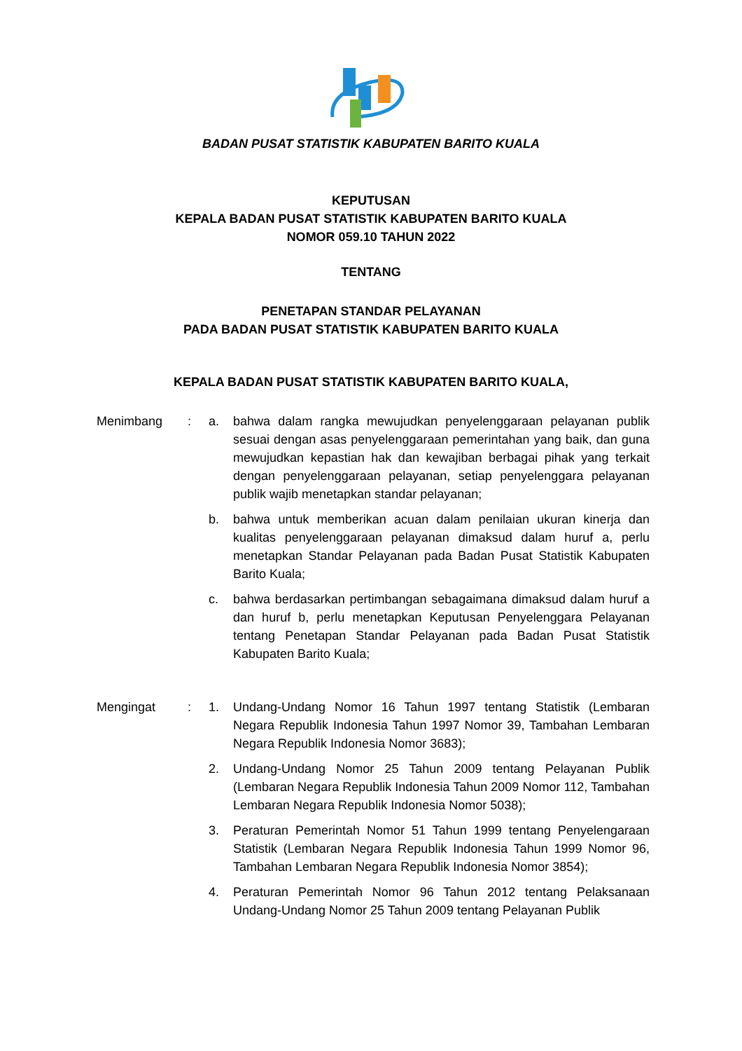BADAN PUSAT STATISTIK KABUPATEN BARITO KUALA
KEPUTUSAN
KEPALA BADAN PUSAT STATISTIK KABUPATEN BARITO KUALA
NOMOR 059.10 TAHUN 2022
TENTANG
PENETAPAN STANDAR PELAYANAN
PADA BADAN PUSAT STATISTIK KABUPATEN BARITO KUALA
KEPALA BADAN PUSAT STATISTIK KABUPATEN BARITO KUALA,
| Menimbang | : | a. | bahwa dalam rangka mewujudkan penyelenggaraan pelayanan publik sesuai dengan asas penyelenggaraan pemerintahan yang baik, dan guna mewujudkan kepastian hak dan kewajiban berbagai pihak yang terkait dengan penyelenggaraan pelayanan, setiap penyelenggara pelayanan publik wajib menetapkan standar pelayanan; |
| | | b. | bahwa untuk memberikan acuan dalam penilaian ukuran kinerja dan kualitas penyelenggaraan pelayanan dimaksud dalam huruf a, perlu menetapkan Standar Pelayanan pada Badan Pusat Statistik Kabupaten Barito Kuala; |
| | | c. | bahwa berdasarkan pertimbangan sebagaimana dimaksud dalam huruf a dan huruf b, perlu menetapkan Keputusan Penyelenggara Pelayanan tentang Penetapan Standar Pelayanan pada Badan Pusat Statistik Kabupaten Barito Kuala; |
| Mengingat | : | 1. | Undang-Undang Nomor 16 Tahun 1997 tentang Statistik (Lembaran Negara Republik Indonesia Tahun 1997 Nomor 39, Tambahan Lembaran Negara Republik Indonesia Nomor 3683); |
| | | 2. | Undang-Undang Nomor 25 Tahun 2009 tentang Pelayanan Publik (Lembaran Negara Republik Indonesia Tahun 2009 Nomor 112, Tambahan Lembaran Negara Republik Indonesia Nomor 5038); |
| | | 3. | Peraturan Pemerintah Nomor 51 Tahun 1999 tentang Penyelengaraan Statistik (Lembaran Negara Republik Indonesia Tahun 1999 Nomor 96, Tambahan Lembaran Negara Republik Indonesia Nomor 3854); |
| | | 4. | Peraturan Pemerintah Nomor 96 Tahun 2012 tentang Pelaksanaan Undang-Undang Nomor 25 Tahun 2009 tentang Pelayanan Publik |